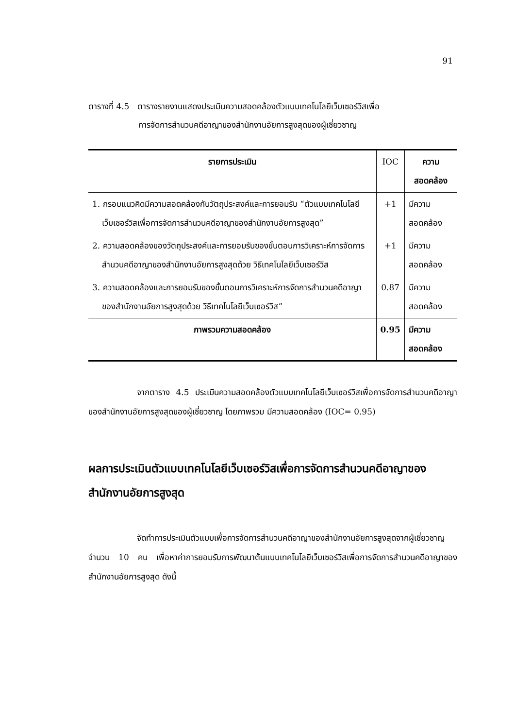91
ตารางที่ 4.5 ตารางรายงานแสดงประเมินความสอดคล้องตัวแบบเทคโนโลยีเว็บเซอร์วิสเพื่อ
การจัดการสำนวนคดีอาญาของสำนักงานอัยการสูงสุดของผู้เชี่ยวชาญ
| รายการประเมิน | IOC | ความสอดคล้อง |
| --- | --- | --- |
| 1. กรอบแนวคิดมีความสอดคล้องกับวัตถุประสงค์และการยอมรับ “ตัวแบบเทคโนโลยีเว็บเซอร์วิสเพื่อการจัดการสำนวนคดีอาญาของสำนักงานอัยการสูงสุด” | +1 | มีความสอดคล้อง |
| 2. ความสอดคล้องของวัตถุประสงค์และการยอมรับของขั้นตอนการวิเคราะห์การจัดการสำนวนคดีอาญาของสำนักงานอัยการสูงสุดด้วย วิธีเทคโนโลยีเว็บเซอร์วิส | +1 | มีความสอดคล้อง |
| 3. ความสอดคล้องและการยอมรับของขั้นตอนการวิเคราะห์การจัดการสำนวนคดีอาญาของสำนักงานอัยการสูงสุดด้วย วิธีเทคโนโลยีเว็บเซอร์วิส” | 0.87 | มีความสอดคล้อง |
| ภาพรวมความสอดคล้อง | 0.95 | มีความสอดคล้อง |
จากตาราง 4.5 ประเมินความสอดคล้องตัวแบบเทคโนโลยีเว็บเซอร์วิสเพื่อการจัดการสำนวนคดีอาญาของสำนักงานอัยการสูงสุดของผู้เชี่ยวชาญ โดยภาพรวม มีความสอดคล้อง (IOC= 0.95)
ผลการประเมินตัวแบบเทคโนโลยีเว็บเซอร์วิสเพื่อการจัดการสำนวนคดีอาญาของสำนักงานอัยการสูงสุด
จัดทำการประเมินตัวแบบเพื่อการจัดการสำนวนคดีอาญาของสำนักงานอัยการสูงสุดจากผู้เชี่ยวชาญ จำนวน 10 คน เพื่อหาค่าการยอมรับการพัฒนาต้นแบบเทคโนโลยีเว็บเซอร์วิสเพื่อการจัดการสำนวนคดีอาญาของสำนักงานอัยการสูงสุด ดังนี้